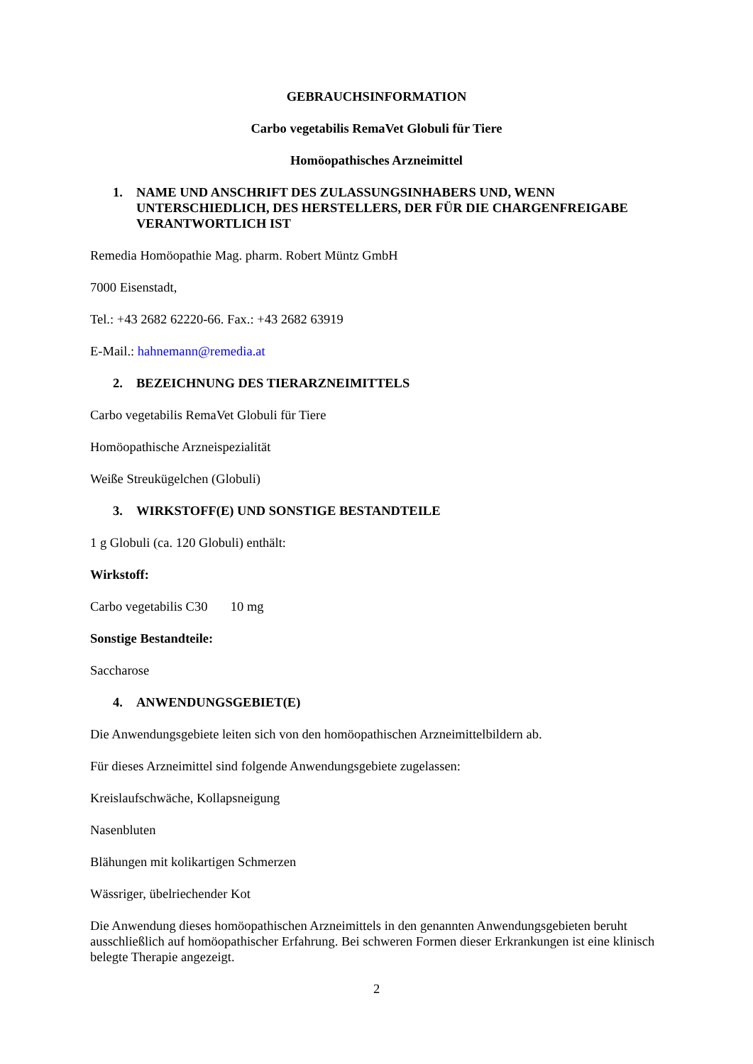GEBRAUCHSINFORMATION
Carbo vegetabilis RemaVet Globuli für Tiere
Homöopathisches Arzneimittel
1. NAME UND ANSCHRIFT DES ZULASSUNGSINHABERS UND, WENN UNTERSCHIEDLICH, DES HERSTELLERS, DER FÜR DIE CHARGENFREIGABE VERANTWORTLICH IST
Remedia Homöopathie Mag. pharm. Robert Müntz GmbH
7000 Eisenstadt,
Tel.: +43 2682 62220-66. Fax.: +43 2682 63919
E-Mail.: hahnemann@remedia.at
2. BEZEICHNUNG DES TIERARZNEIMITTELS
Carbo vegetabilis RemaVet Globuli für Tiere
Homöopathische Arzneispezialität
Weiße Streukügelchen (Globuli)
3. WIRKSTOFF(E) UND SONSTIGE BESTANDTEILE
1 g Globuli (ca. 120 Globuli) enthält:
Wirkstoff:
Carbo vegetabilis C30 10 mg
Sonstige Bestandteile:
Saccharose
4. ANWENDUNGSGEBIET(E)
Die Anwendungsgebiete leiten sich von den homöopathischen Arzneimittelbildern ab.
Für dieses Arzneimittel sind folgende Anwendungsgebiete zugelassen:
Kreislaufschwäche, Kollapsneigung
Nasenbluten
Blähungen mit kolikartigen Schmerzen
Wässriger, übelriechender Kot
Die Anwendung dieses homöopathischen Arzneimittels in den genannten Anwendungsgebieten beruht ausschließlich auf homöopathischer Erfahrung. Bei schweren Formen dieser Erkrankungen ist eine klinisch belegte Therapie angezeigt.
2